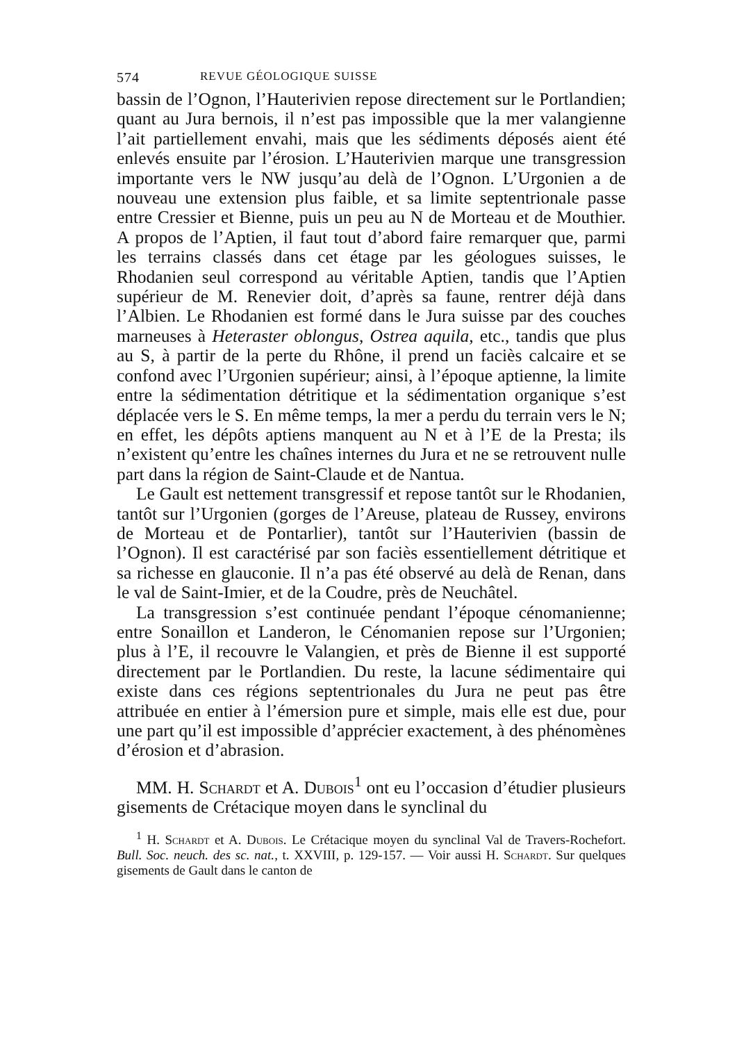574 REVUE GÉOLOGIQUE SUISSE
bassin de l’Ognon, l’Hauterivien repose directement sur le Portlandien; quant au Jura bernois, il n’est pas impossible que la mer valangienne l’ait partiellement envahi, mais que les sédiments déposés aient été enlevés ensuite par l’érosion. L’Hauterivien marque une transgression importante vers le NW jusqu’au delà de l’Ognon. L’Urgonien a de nouveau une extension plus faible, et sa limite septentrionale passe entre Cressier et Bienne, puis un peu au N de Morteau et de Mouthier. A propos de l’Aptien, il faut tout d’abord faire remarquer que, parmi les terrains classés dans cet étage par les géologues suisses, le Rhodanien seul correspond au véritable Aptien, tandis que l’Aptien supérieur de M. Renevier doit, d’après sa faune, rentrer déjà dans l’Albien. Le Rhodanien est formé dans le Jura suisse par des couches marneuses à Heteraster oblongus, Ostrea aquila, etc., tandis que plus au S, à partir de la perte du Rhône, il prend un faciès calcaire et se confond avec l’Urgonien supérieur; ainsi, à l’époque aptienne, la limite entre la sédimentation détritique et la sédimentation organique s’est déplacée vers le S. En même temps, la mer a perdu du terrain vers le N; en effet, les dépôts aptiens manquent au N et à l’E de la Presta; ils n’existent qu’entre les chaînes internes du Jura et ne se retrouvent nulle part dans la région de Saint-Claude et de Nantua.
Le Gault est nettement transgressif et repose tantôt sur le Rhodanien, tantôt sur l’Urgonien (gorges de l’Areuse, plateau de Russey, environs de Morteau et de Pontarlier), tantôt sur l’Hauterivien (bassin de l’Ognon). Il est caractérisé par son faciès essentiellement détritique et sa richesse en glauconie. Il n’a pas été observé au delà de Renan, dans le val de Saint-Imier, et de la Coudre, près de Neuchâtel.
La transgression s’est continuée pendant l’époque cénomanienne; entre Sonaillon et Landeron, le Cénomanien repose sur l’Urgonien; plus à l’E, il recouvre le Valangien, et près de Bienne il est supporté directement par le Portlandien. Du reste, la lacune sédimentaire qui existe dans ces régions septentrionales du Jura ne peut pas être attribuée en entier à l’émersion pure et simple, mais elle est due, pour une part qu’il est impossible d’apprécier exactement, à des phénomènes d’érosion et d’abrasion.
MM. H. Schardt et A. Dubois<sup>1</sup> ont eu l’occasion d’étudier plusieurs gisements de Crétacique moyen dans le synclinal du
<sup>1</sup> H. Schardt et A. Dubois. Le Crétacique moyen du synclinal Val de Travers-Rochefort. Bull. Soc. neuch. des sc. nat., t. XXVIII, p. 129-157. — Voir aussi H. Schardt. Sur quelques gisements de Gault dans le canton de